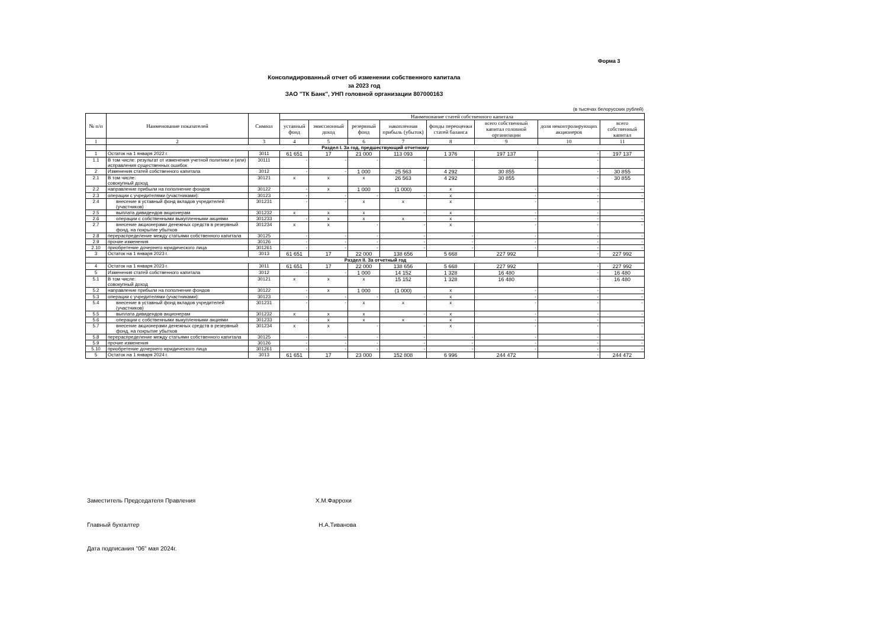Форма 3
Консолидированный отчет об изменении собственного капитала
за 2023 год
ЗАО "ТК Банк", УНП головной организации 807000163
(в тысячах белорусских рублей)
| № п/п | Наименование показателей | Символ | Наименование статей собственного капитала | | | | | | | |
| --- | --- | --- | --- | --- | --- | --- | --- | --- | --- | --- |
| | | | уставный фонд | эмиссионный доход | резервный фонд | накопленная прибыль (убыток) | фонды переоценки статей баланса | всего собственный капитал головной организации | доля неконтролирующих акционеров | всего собственный капитал |
| 1 | 2 | 3 | 4 | 5 | 6 | 7 | 8 | 9 | 10 | 11 |
| | Раздел I. За год, предшествующий отчетному | | | | | | | | | |
| 1 | Остаток на 1 января 2022 г. | 3011 | 61 651 | 17 | 21 000 | 113 093 | 1 376 | 197 137 | - | 197 137 |
| 1.1 | В том числе: результат от изменения учетной политики и (или) исправления существенных ошибок | 30111 | - | - | - | - | - | - | - | - |
| 2 | Изменения статей собственного капитала | 3012 | - | - | 1 000 | 25 563 | 4 292 | 30 855 | - | 30 855 |
| 2.1 | В том числе: совокупный доход | 30121 | x | x | x | 26 563 | 4 292 | 30 855 | - | 30 855 |
| 2.2 | направление прибыли на пополнение фондов | 30122 | - | x | 1 000 | (1 000) | x | - | - | - |
| 2.3 | операции с учредителями (участниками): | 30123 | - | - | - | - | x | - | - | - |
| 2.4 | внесение в уставный фонд вкладов учредителей (участников) | 301231 | - | - | x | x | x | - | - | - |
| 2.5 | выплата дивидендов акционерам | 301232 | x | x | x | - | x | - | - | - |
| 2.6 | операции с собственными выкупленными акциями | 301233 | - | x | x | x | x | - | - | - |
| 2.7 | внесение акционерами денежных средств в резервный фонд, на покрытие убытков | 301234 | x | x | - | - | x | - | - | - |
| 2.8 | перераспределение между статьями собственного капитала | 30125 | - | - | - | - | - | - | - | - |
| 2.9 | прочие изменения | 30126 | - | - | - | - | - | - | - | - |
| 2.10 | приобретение дочернего юридического лица | 301261 | - | - | - | - | - | - | - | - |
| 3 | Остаток на 1 января 2023 г. | 3013 | 61 651 | 17 | 22 000 | 138 656 | 5 668 | 227 992 | - | 227 992 |
| | Раздел II. За отчетный год | | | | | | | | | |
| 4 | Остаток на 1 января 2023 г. | 3011 | 61 651 | 17 | 22 000 | 138 656 | 5 668 | 227 992 | - | 227 992 |
| 5 | Изменения статей собственного капитала | 3012 | - | - | 1 000 | 14 152 | 1 328 | 16 480 | - | 16 480 |
| 5.1 | В том числе: совокупный доход | 30121 | x | x | x | 15 152 | 1 328 | 16 480 | - | 16 480 |
| 5.2 | направление прибыли на пополнение фондов | 30122 | - | x | 1 000 | (1 000) | x | - | - | - |
| 5.3 | операции с учредителями (участниками): | 30123 | - | - | - | - | x | - | - | - |
| 5.4 | внесение в уставный фонд вкладов учредителей (участников) | 301231 | - | - | x | x | x | - | - | - |
| 5.5 | выплата дивидендов акционерам | 301232 | x | x | x | - | x | - | - | - |
| 5.6 | операции с собственными выкупленными акциями | 301233 | - | x | x | x | x | - | - | - |
| 5.7 | внесение акционерами денежных средств в резервный фонд, на покрытие убытков | 301234 | x | x | - | - | x | - | - | - |
| 5.8 | перераспределение между статьями собственного капитала | 30125 | - | - | - | - | - | - | - | - |
| 5.9 | прочие изменения | 30126 | - | - | - | - | - | - | - | - |
| 5.10 | приобретение дочернего юридического лица | 301261 | - | - | - | - | - | - | - | - |
| 5 | Остаток на 1 января 2024 г. | 3013 | 61 651 | 17 | 23 000 | 152 808 | 6 996 | 244 472 | - | 244 472 |
Заместитель Председателя Правления Х.М.Фаррохи
Главный бухгалтер Н.А.Тиванова
Дата подписания "06" мая 2024г.